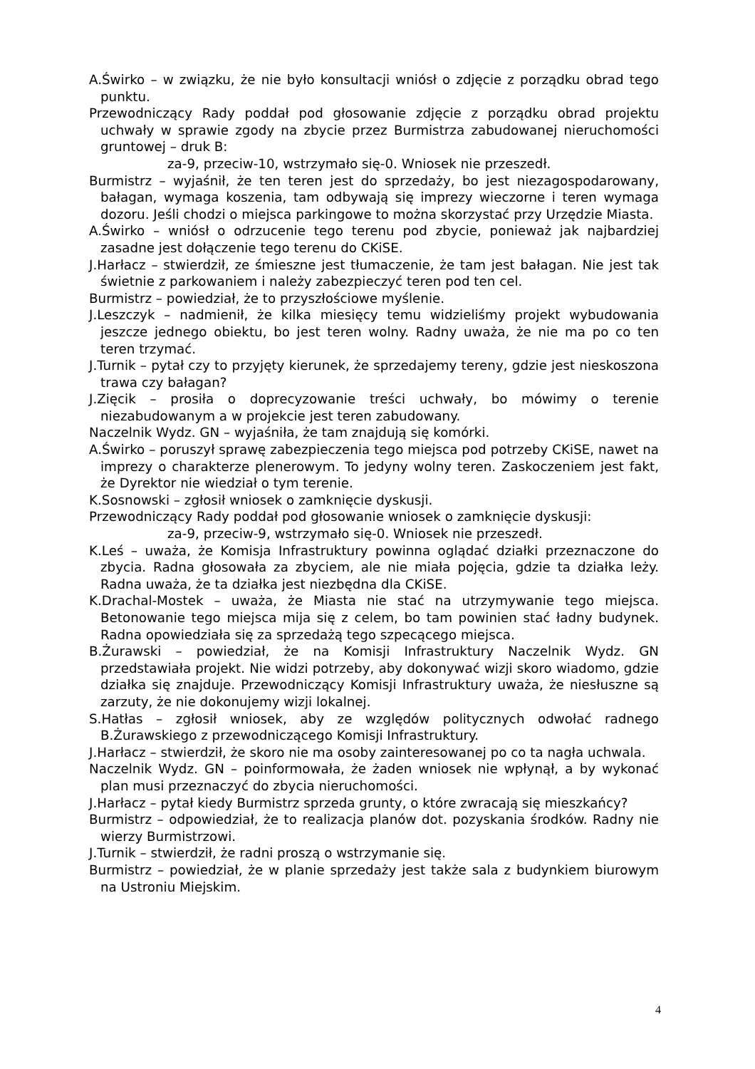A.Świrko – w związku, że nie było konsultacji wniósł o zdjęcie z porządku obrad tego punktu.
Przewodniczący Rady poddał pod głosowanie zdjęcie z porządku obrad projektu uchwały w sprawie zgody na zbycie przez Burmistrza zabudowanej nieruchomości gruntowej – druk B:
za-9, przeciw-10, wstrzymało się-0. Wniosek nie przeszedł.
Burmistrz – wyjaśnił, że ten teren jest do sprzedaży, bo jest niezagospodarowany, bałagan, wymaga koszenia, tam odbywają się imprezy wieczorne i teren wymaga dozoru. Jeśli chodzi o miejsca parkingowe to można skorzystać przy Urzędzie Miasta.
A.Świrko – wniósł o odrzucenie tego terenu pod zbycie, ponieważ jak najbardziej zasadne jest dołączenie tego terenu do CKiSE.
J.Harłacz – stwierdził, ze śmieszne jest tłumaczenie, że tam jest bałagan. Nie jest tak świetnie z parkowaniem i należy zabezpieczyć teren pod ten cel.
Burmistrz – powiedział, że to przyszłościowe myślenie.
J.Leszczyk – nadmienił, że kilka miesięcy temu widzieliśmy projekt wybudowania jeszcze jednego obiektu, bo jest teren wolny. Radny uważa, że nie ma po co ten teren trzymać.
J.Turnik – pytał czy to przyjęty kierunek, że sprzedajemy tereny, gdzie jest nieskoszona trawa czy bałagan?
J.Zięcik – prosiła o doprecyzowanie treści uchwały, bo mówimy o terenie niezabudowanym a w projekcie jest teren zabudowany.
Naczelnik Wydz. GN – wyjaśniła, że tam znajdują się komórki.
A.Świrko – poruszył sprawę zabezpieczenia tego miejsca pod potrzeby CKiSE, nawet na imprezy o charakterze plenerowym. To jedyny wolny teren. Zaskoczeniem jest fakt, że Dyrektor nie wiedział o tym terenie.
K.Sosnowski – zgłosił wniosek o zamknięcie dyskusji.
Przewodniczący Rady poddał pod głosowanie wniosek o zamknięcie dyskusji:
za-9, przeciw-9, wstrzymało się-0. Wniosek nie przeszedł.
K.Leś – uważa, że Komisja Infrastruktury powinna oglądać działki przeznaczone do zbycia. Radna głosowała za zbyciem, ale nie miała pojęcia, gdzie ta działka leży. Radna uważa, że ta działka jest niezbędna dla CKiSE.
K.Drachal-Mostek – uważa, że Miasta nie stać na utrzymywanie tego miejsca. Betonowanie tego miejsca mija się z celem, bo tam powinien stać ładny budynek. Radna opowiedziała się za sprzedażą tego szpecącego miejsca.
B.Żurawski – powiedział, że na Komisji Infrastruktury Naczelnik Wydz. GN przedstawiała projekt. Nie widzi potrzeby, aby dokonywać wizji skoro wiadomo, gdzie działka się znajduje. Przewodniczący Komisji Infrastruktury uważa, że niesłuszne są zarzuty, że nie dokonujemy wizji lokalnej.
S.Hatłas – zgłosił wniosek, aby ze względów politycznych odwołać radnego B.Żurawskiego z przewodniczącego Komisji Infrastruktury.
J.Harłacz – stwierdził, że skoro nie ma osoby zainteresowanej po co ta nagła uchwala.
Naczelnik Wydz. GN – poinformowała, że żaden wniosek nie wpłynął, a by wykonać plan musi przeznaczyć do zbycia nieruchomości.
J.Harłacz – pytał kiedy Burmistrz sprzeda grunty, o które zwracają się mieszkańcy?
Burmistrz – odpowiedział, że to realizacja planów dot. pozyskania środków. Radny nie wierzy Burmistrzowi.
J.Turnik – stwierdził, że radni proszą o wstrzymanie się.
Burmistrz – powiedział, że w planie sprzedaży jest także sala z budynkiem biurowym na Ustroniu Miejskim.
4